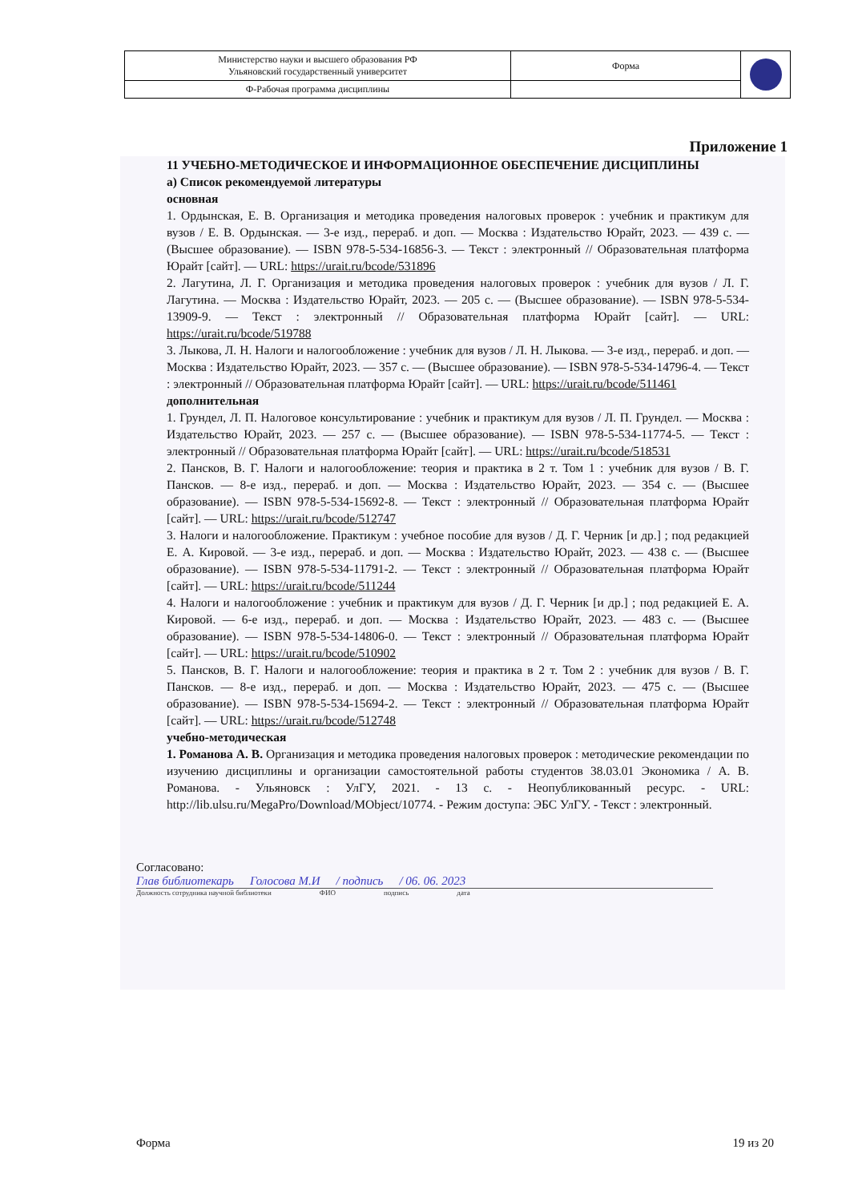| Министерство науки и высшего образования РФ Ульяновский государственный университет | Форма | |
| Ф-Рабочая программа дисциплины | | |
Приложение 1
11 УЧЕБНО-МЕТОДИЧЕСКОЕ И ИНФОРМАЦИОННОЕ ОБЕСПЕЧЕНИЕ ДИСЦИПЛИНЫ
а) Список рекомендуемой литературы
основная
1. Ордынская, Е. В. Организация и методика проведения налоговых проверок : учебник и практикум для вузов / Е. В. Ордынская. — 3-е изд., перераб. и доп. — Москва : Издательство Юрайт, 2023. — 439 с. — (Высшее образование). — ISBN 978-5-534-16856-3. — Текст : электронный // Образовательная платформа Юрайт [сайт]. — URL: https://urait.ru/bcode/531896
2. Лагутина, Л. Г. Организация и методика проведения налоговых проверок : учебник для вузов / Л. Г. Лагутина. — Москва : Издательство Юрайт, 2023. — 205 с. — (Высшее образование). — ISBN 978-5-534-13909-9. — Текст : электронный // Образовательная платформа Юрайт [сайт]. — URL: https://urait.ru/bcode/519788
3. Лыкова, Л. Н. Налоги и налогообложение : учебник для вузов / Л. Н. Лыкова. — 3-е изд., перераб. и доп. — Москва : Издательство Юрайт, 2023. — 357 с. — (Высшее образование). — ISBN 978-5-534-14796-4. — Текст : электронный // Образовательная платформа Юрайт [сайт]. — URL: https://urait.ru/bcode/511461
дополнительная
1. Грундел, Л. П. Налоговое консультирование : учебник и практикум для вузов / Л. П. Грундел. — Москва : Издательство Юрайт, 2023. — 257 с. — (Высшее образование). — ISBN 978-5-534-11774-5. — Текст : электронный // Образовательная платформа Юрайт [сайт]. — URL: https://urait.ru/bcode/518531
2. Пансков, В. Г. Налоги и налогообложение: теория и практика в 2 т. Том 1 : учебник для вузов / В. Г. Пансков. — 8-е изд., перераб. и доп. — Москва : Издательство Юрайт, 2023. — 354 с. — (Высшее образование). — ISBN 978-5-534-15692-8. — Текст : электронный // Образовательная платформа Юрайт [сайт]. — URL: https://urait.ru/bcode/512747
3. Налоги и налогообложение. Практикум : учебное пособие для вузов / Д. Г. Черник [и др.] ; под редакцией Е. А. Кировой. — 3-е изд., перераб. и доп. — Москва : Издательство Юрайт, 2023. — 438 с. — (Высшее образование). — ISBN 978-5-534-11791-2. — Текст : электронный // Образовательная платформа Юрайт [сайт]. — URL: https://urait.ru/bcode/511244
4. Налоги и налогообложение : учебник и практикум для вузов / Д. Г. Черник [и др.] ; под редакцией Е. А. Кировой. — 6-е изд., перераб. и доп. — Москва : Издательство Юрайт, 2023. — 483 с. — (Высшее образование). — ISBN 978-5-534-14806-0. — Текст : электронный // Образовательная платформа Юрайт [сайт]. — URL: https://urait.ru/bcode/510902
5. Пансков, В. Г. Налоги и налогообложение: теория и практика в 2 т. Том 2 : учебник для вузов / В. Г. Пансков. — 8-е изд., перераб. и доп. — Москва : Издательство Юрайт, 2023. — 475 с. — (Высшее образование). — ISBN 978-5-534-15694-2. — Текст : электронный // Образовательная платформа Юрайт [сайт]. — URL: https://urait.ru/bcode/512748
учебно-методическая
1. Романова А. В. Организация и методика проведения налоговых проверок : методические рекомендации по изучению дисциплины и организации самостоятельной работы студентов 38.03.01 Экономика / А. В. Романова. - Ульяновск : УлГУ, 2021. - 13 с. - Неопубликованный ресурс. - URL: http://lib.ulsu.ru/MegaPro/Download/MObject/10774. - Режим доступа: ЭБС УлГУ. - Текст : электронный.
Согласовано:
Глав библиотекарь Голосова М.И / подпись / 06. 06. 2023
Должность сотрудника научной библиотеки ФИО подпись дата
Форма 19 из 20